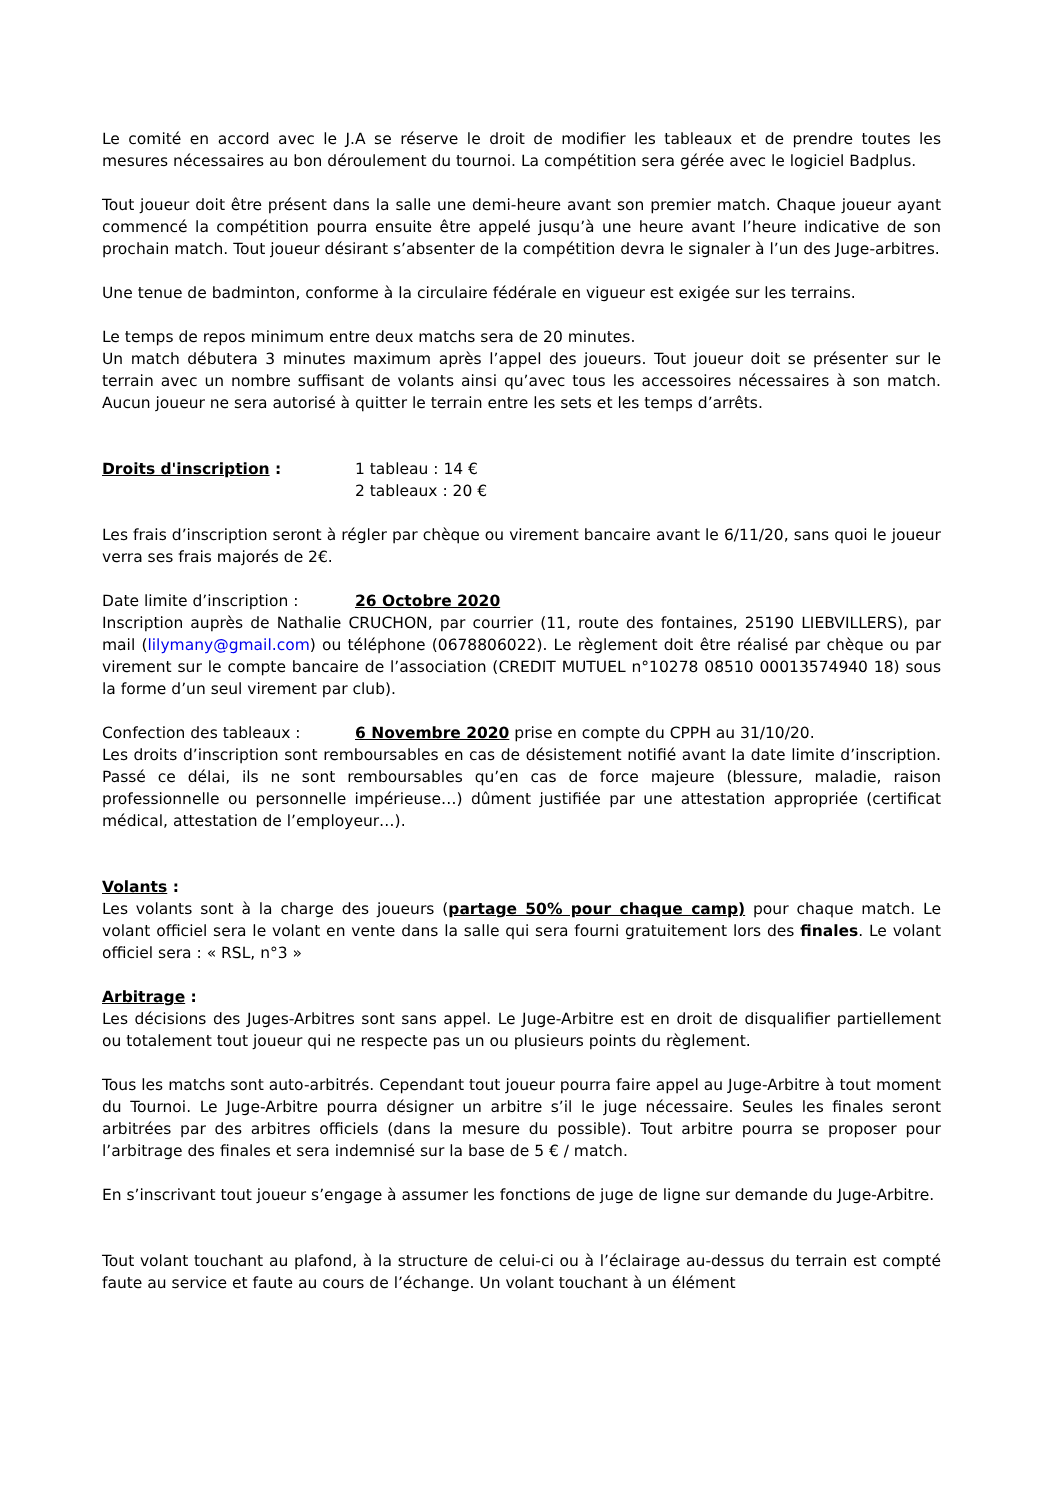Le comité en accord avec le J.A se réserve le droit de modifier les tableaux et de prendre toutes les mesures nécessaires au bon déroulement du tournoi. La compétition sera gérée avec le logiciel Badplus.
Tout joueur doit être présent dans la salle une demi-heure avant son premier match. Chaque joueur ayant commencé la compétition pourra ensuite être appelé jusqu’à une heure avant l’heure indicative de son prochain match. Tout joueur désirant s’absenter de la compétition devra le signaler à l’un des Juge-arbitres.
Une tenue de badminton, conforme à la circulaire fédérale en vigueur est exigée sur les terrains.
Le temps de repos minimum entre deux matchs sera de 20 minutes.
Un match débutera 3 minutes maximum après l’appel des joueurs. Tout joueur doit se présenter sur le terrain avec un nombre suffisant de volants ainsi qu’avec tous les accessoires nécessaires à son match. Aucun joueur ne sera autorisé à quitter le terrain entre les sets et les temps d’arrêts.
Droits d'inscription : 1 tableau : 14 €
2 tableaux : 20 €
Les frais d’inscription seront à régler par chèque ou virement bancaire avant le 6/11/20, sans quoi le joueur verra ses frais majorés de 2€.
Date limite d’inscription : 26 Octobre 2020
Inscription auprès de Nathalie CRUCHON, par courrier (11, route des fontaines, 25190 LIEBVILLERS), par mail (lilymany@gmail.com) ou téléphone (0678806022). Le règlement doit être réalisé par chèque ou par virement sur le compte bancaire de l’association (CREDIT MUTUEL n°10278 08510 00013574940 18) sous la forme d’un seul virement par club).
Confection des tableaux : 6 Novembre 2020 prise en compte du CPPH au 31/10/20.
Les droits d’inscription sont remboursables en cas de désistement notifié avant la date limite d’inscription. Passé ce délai, ils ne sont remboursables qu’en cas de force majeure (blessure, maladie, raison professionnelle ou personnelle impérieuse…) dûment justifiée par une attestation appropriée (certificat médical, attestation de l’employeur…).
Volants :
Les volants sont à la charge des joueurs (partage 50% pour chaque camp) pour chaque match. Le volant officiel sera le volant en vente dans la salle qui sera fourni gratuitement lors des finales. Le volant officiel sera : « RSL, n°3 »
Arbitrage :
Les décisions des Juges-Arbitres sont sans appel. Le Juge-Arbitre est en droit de disqualifier partiellement ou totalement tout joueur qui ne respecte pas un ou plusieurs points du règlement.
Tous les matchs sont auto-arbitrés. Cependant tout joueur pourra faire appel au Juge-Arbitre à tout moment du Tournoi. Le Juge-Arbitre pourra désigner un arbitre s’il le juge nécessaire. Seules les finales seront arbitrées par des arbitres officiels (dans la mesure du possible). Tout arbitre pourra se proposer pour l’arbitrage des finales et sera indemnisé sur la base de 5 € / match.
En s’inscrivant tout joueur s’engage à assumer les fonctions de juge de ligne sur demande du Juge-Arbitre.
Tout volant touchant au plafond, à la structure de celui-ci ou à l’éclairage au-dessus du terrain est compté faute au service et faute au cours de l’échange. Un volant touchant à un élément